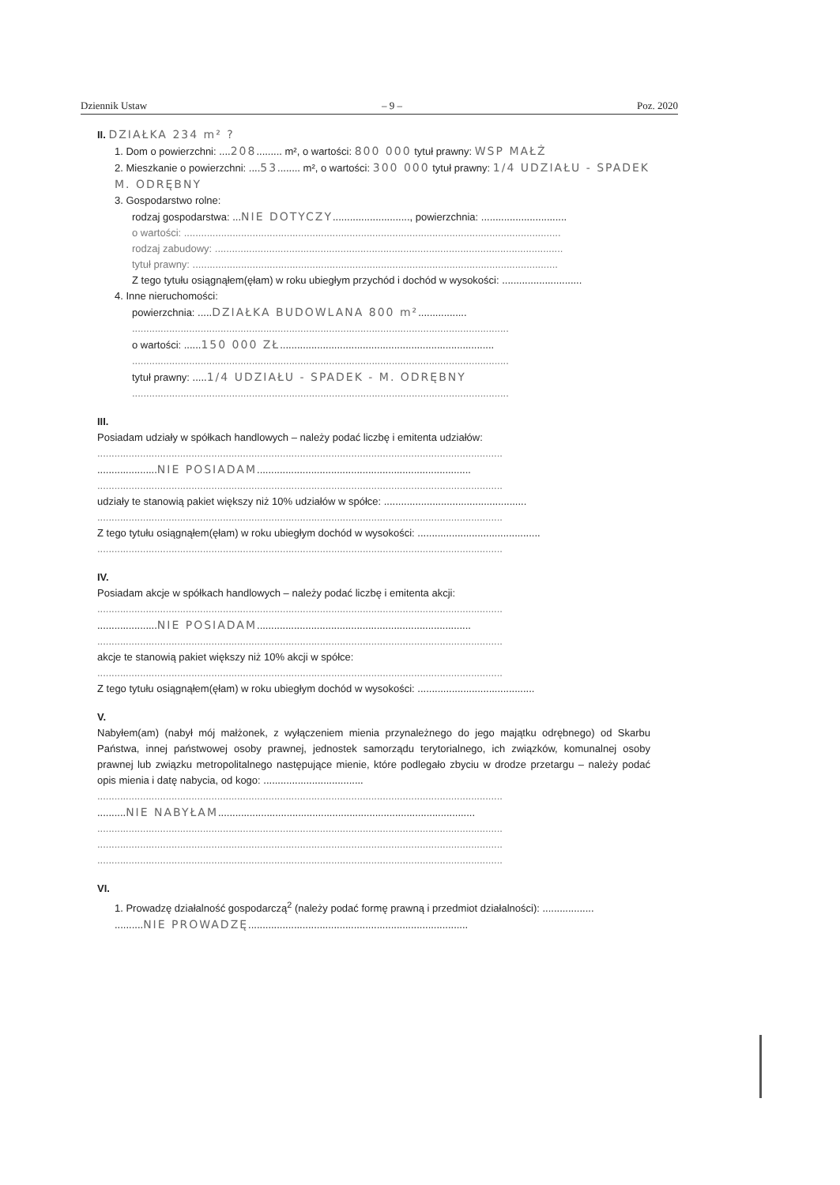Dziennik Ustaw – 9 – Poz. 2020
II. DZIAŁKA 234 m² ?
1. Dom o powierzchni: ....208......... m², o wartości: 800 000 tytuł prawny: WSP MAŁŻ
2. Mieszkanie o powierzchni: ....53........ m², o wartości: 300 000 tytuł prawny: 1/4 UDZIAŁU - SPADEK M. ODRĘBNY
3. Gospodarstwo rolne:
rodzaj gospodarstwa: ...NIE DOTYCZY..........................., powierzchnia: ..............................
o wartości: ....................................................................................................................................
rodzaj zabudowy: ..........................................................................................................................
tytuł prawny: ................................................................................................................................
Z tego tytułu osiągnąłem(ęłam) w roku ubiegłym przychód i dochód w wysokości: ............................
4. Inne nieruchomości:
powierzchnia: .....DZIAŁKA BUDOWLANA 800 m².................
....................................................................................................................................
o wartości: ......150 000 ZŁ...........................................................................
....................................................................................................................................
tytuł prawny: .....1/4 UDZIAŁU - SPADEK - M. ODRĘBNY
....................................................................................................................................
III.
Posiadam udziały w spółkach handlowych – należy podać liczbę i emitenta udziałów:
..............................................................................................................................................
.....................NIE POSIADAM...........................................................................
..............................................................................................................................................
udziały te stanowią pakiet większy niż 10% udziałów w spółce: ..................................................
..............................................................................................................................................
Z tego tytułu osiągnąłem(ęłam) w roku ubiegłym dochód w wysokości: ...........................................
..............................................................................................................................................
IV.
Posiadam akcje w spółkach handlowych – należy podać liczbę i emitenta akcji:
..............................................................................................................................................
.....................NIE POSIADAM...........................................................................
..............................................................................................................................................
akcje te stanowią pakiet większy niż 10% akcji w spółce:
..............................................................................................................................................
Z tego tytułu osiągnąłem(ęłam) w roku ubiegłym dochód w wysokości: .........................................
V.
Nabyłem(am) (nabył mój małżonek, z wyłączeniem mienia przynależnego do jego majątku odrębnego) od Skarbu Państwa, innej państwowej osoby prawnej, jednostek samorządu terytorialnego, ich związków, komunalnej osoby prawnej lub związku metropolitalnego następujące mienie, które podlegało zbyciu w drodze przetargu – należy podać opis mienia i datę nabycia, od kogo: ...................................
..............................................................................................................................................
..........NIE NABYŁAM..........................................................................................
..............................................................................................................................................
..............................................................................................................................................
..............................................................................................................................................
VI.
1. Prowadzę działalność gospodarczą<sup>2</sup> (należy podać formę prawną i przedmiot działalności): ..................
..........NIE PROWADZĘ.............................................................................